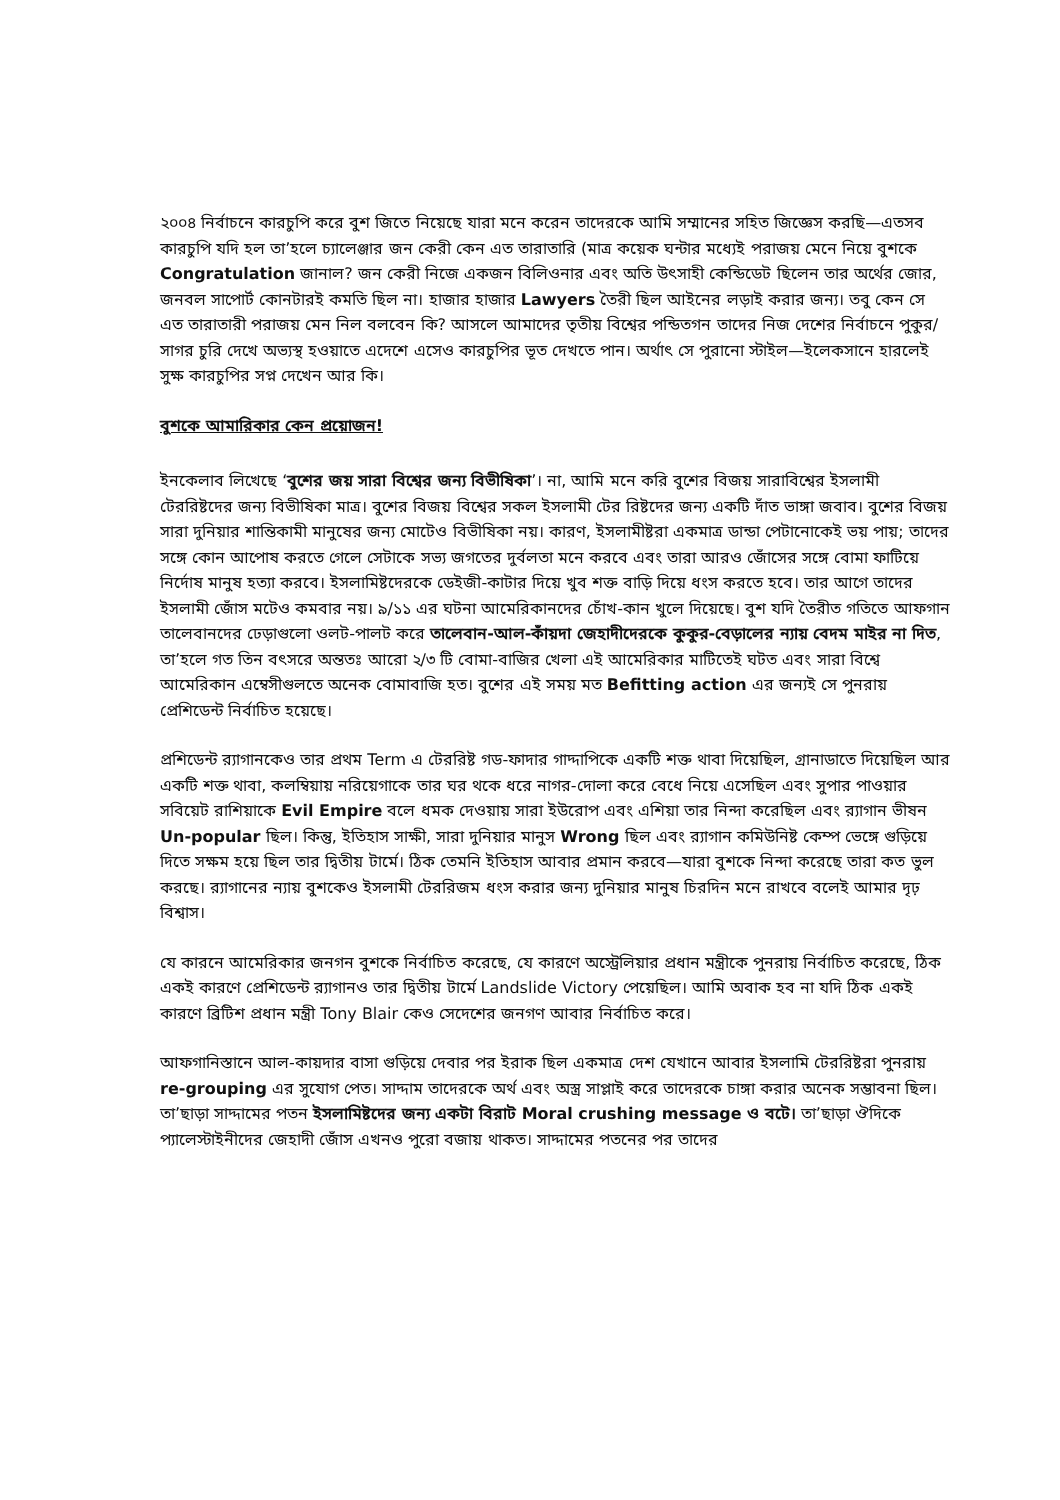২০০৪ নির্বাচনে কারচুপি করে বুশ জিতে নিয়েছে যারা মনে করেন তাদেরকে আমি সম্মানের সহিত জিজ্ঞেস করছি—এতসব কারচুপি যদি হল তা’হলে চ্যালেঞ্জার জন কেরী কেন এত তারাতারি (মাত্র কয়েক ঘন্টার মধ্যেই পরাজয় মেনে নিয়ে বুশকে Congratulation জানাল? জন কেরী নিজে একজন বিলিওনার এবং অতি উৎসাহী কেন্ডিডেট ছিলেন তার অর্থের জোর, জনবল সাপোর্ট কোনটারই কমতি ছিল না। হাজার হাজার Lawyers তৈরী ছিল আইনের লড়াই করার জন্য। তবু কেন সে এত তারাতারী পরাজয় মেন নিল বলবেন কি? আসলে আমাদের তৃতীয় বিশ্বের পন্ডিতগন তাদের নিজ দেশের নির্বাচনে পুকুর/সাগর চুরি দেখে অভ্যস্থ হওয়াতে এদেশে এসেও কারচুপির ভূত দেখতে পান। অর্থাৎ সে পুরানো স্টাইল—ইলেকসানে হারলেই সুক্ষ কারচুপির সপ্ন দেখেন আর কি।
বুশকে আমারিকার কেন প্রয়োজন!
ইনকেলাব লিখেছে ‘বুশের জয় সারা বিশ্বের জন্য বিভীষিকা’। না, আমি মনে করি বুশের বিজয় সারাবিশ্বের ইসলামী টেররিষ্টদের জন্য বিভীষিকা মাত্র। বুশের বিজয় বিশ্বের সকল ইসলামী টের রিষ্টদের জন্য একটি দাঁত ভাঙ্গা জবাব। বুশের বিজয় সারা দুনিয়ার শান্তিকামী মানুষের জন্য মোটেও বিভীষিকা নয়। কারণ, ইসলামীষ্টরা একমাত্র ডান্ডা পেটানোকেই ভয় পায়; তাদের সঙ্গে কোন আপোষ করতে গেলে সেটাকে সভ্য জগতের দুর্বলতা মনে করবে এবং তারা আরও জোঁসের সঙ্গে বোমা ফাটিয়ে নির্দোষ মানুষ হত্যা করবে। ইসলামিষ্টদেরকে ডেইজী-কাটার দিয়ে খুব শক্ত বাড়ি দিয়ে ধংস করতে হবে। তার আগে তাদের ইসলামী জোঁস মটেও কমবার নয়। ৯/১১ এর ঘটনা আমেরিকানদের চোঁখ-কান খুলে দিয়েছে। বুশ যদি তৈরীত গতিতে আফগান তালেবানদের ঢেড়াগুলো ওলট-পালট করে তালেবান-আল-কাঁয়দা জেহাদীদেরকে কুকুর-বেড়ালের ন্যায় বেদম মাইর না দিত, তা’হলে গত তিন বৎসরে অন্ততঃ আরো ২/৩ টি বোমা-বাজির খেলা এই আমেরিকার মাটিতেই ঘটত এবং সারা বিশ্বে আমেরিকান এম্বেসীগুলতে অনেক বোমাবাজি হত। বুশের এই সময় মত Befitting action এর জন্যই সে পুনরায় প্রেশিডেন্ট নির্বাচিত হয়েছে।
প্রশিডেন্ট র‍্যাগানকেও তার প্রথম Term এ টেররিষ্ট গড-ফাদার গাদ্দাপিকে একটি শক্ত থাবা দিয়েছিল, গ্রানাডাতে দিয়েছিল আর একটি শক্ত থাবা, কলম্বিয়ায় নরিয়েগাকে তার ঘর থকে ধরে নাগর-দোলা করে বেধে নিয়ে এসেছিল এবং সুপার পাওয়ার সবিয়েট রাশিয়াকে Evil Empire বলে ধমক দেওয়ায় সারা ইউরোপ এবং এশিয়া তার নিন্দা করেছিল এবং র‍্যাগান ভীষন Un-popular ছিল। কিন্তু, ইতিহাস সাক্ষী, সারা দুনিয়ার মানুস Wrong ছিল এবং র‍্যাগান কমিউনিষ্ট কেম্প ভেঙ্গে গুড়িয়ে দিতে সক্ষম হয়ে ছিল তার দ্বিতীয় টার্মে। ঠিক তেমনি ইতিহাস আবার প্রমান করবে—যারা বুশকে নিন্দা করেছে তারা কত ভুল করছে। র‍্যাগানের ন্যায় বুশকেও ইসলামী টেররিজম ধংস করার জন্য দুনিয়ার মানুষ চিরদিন মনে রাখবে বলেই আমার দৃঢ় বিশ্বাস।
যে কারনে আমেরিকার জনগন বুশকে নির্বাচিত করেছে, যে কারণে অস্ট্রেলিয়ার প্রধান মন্ত্রীকে পুনরায় নির্বাচিত করেছে, ঠিক একই কারণে প্রেশিডেন্ট র‍্যাগানও তার দ্বিতীয় টার্মে Landslide Victory পেয়েছিল। আমি অবাক হব না যদি ঠিক একই কারণে ব্রিটিশ প্রধান মন্ত্রী Tony Blair কেও সেদেশের জনগণ আবার নির্বাচিত করে।
আফগানিস্তানে আল-কায়দার বাসা গুড়িয়ে দেবার পর ইরাক ছিল একমাত্র দেশ যেখানে আবার ইসলামি টেররিষ্টরা পুনরায় re-grouping এর সুযোগ পেত। সাদ্দাম তাদেরকে অর্থ এবং অস্ত্র সাপ্লাই করে তাদেরকে চাঙ্গা করার অনেক সম্ভাবনা ছিল। তা’ছাড়া সাদ্দামের পতন ইসলামিষ্টদের জন্য একটা বিরাট Moral crushing message ও বটে। তা’ছাড়া ঔদিকে প্যালেস্টাইনীদের জেহাদী জোঁস এখনও পুরো বজায় থাকত। সাদ্দামের পতনের পর তাদের